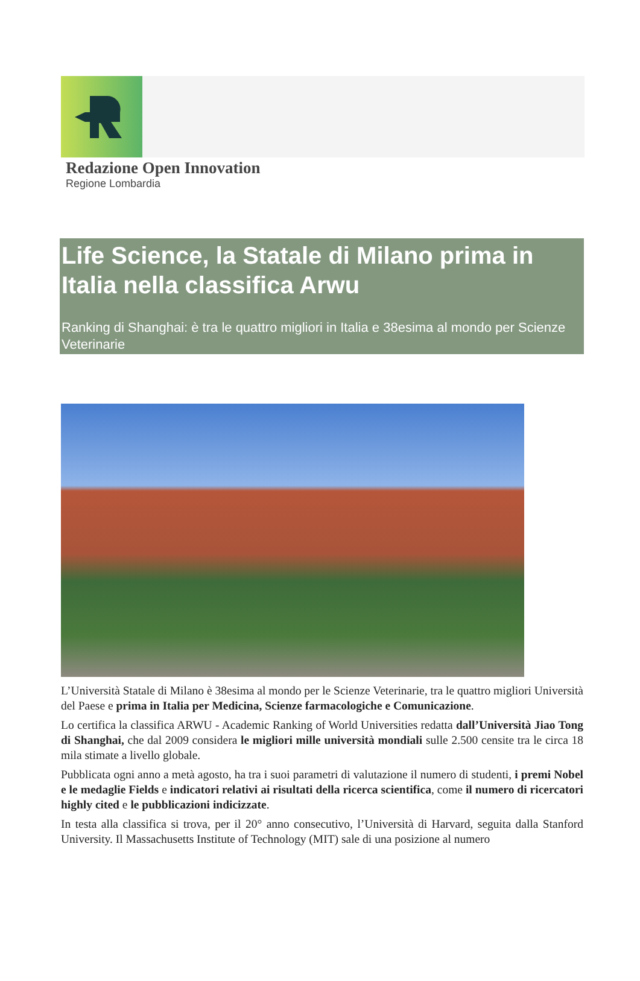Redazione Open Innovation
Regione Lombardia
Life Science, la Statale di Milano prima in Italia nella classifica Arwu
Ranking di Shanghai: è tra le quattro migliori in Italia e 38esima al mondo per Scienze Veterinarie
L’Università Statale di Milano è 38esima al mondo per le Scienze Veterinarie, tra le quattro migliori Università del Paese e prima in Italia per Medicina, Scienze farmacologiche e Comunicazione.
Lo certifica la classifica ARWU - Academic Ranking of World Universities redatta dall’Università Jiao Tong di Shanghai, che dal 2009 considera le migliori mille università mondiali sulle 2.500 censite tra le circa 18 mila stimate a livello globale.
Pubblicata ogni anno a metà agosto, ha tra i suoi parametri di valutazione il numero di studenti, i premi Nobel e le medaglie Fields e indicatori relativi ai risultati della ricerca scientifica, come il numero di ricercatori highly cited e le pubblicazioni indicizzate.
In testa alla classifica si trova, per il 20° anno consecutivo, l’Università di Harvard, seguita dalla Stanford University. Il Massachusetts Institute of Technology (MIT) sale di una posizione al numero